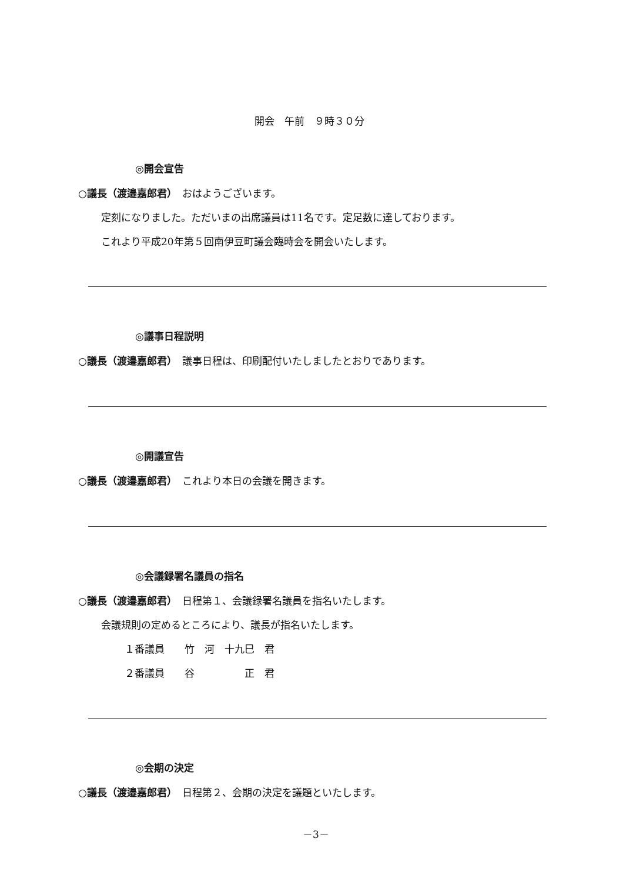開会　午前　９時３０分
◎開会宣告
○議長（渡邉嘉郎君）　おはようございます。
定刻になりました。ただいまの出席議員は11名です。定足数に達しております。
これより平成20年第５回南伊豆町議会臨時会を開会いたします。
◎議事日程説明
○議長（渡邉嘉郎君）　議事日程は、印刷配付いたしましたとおりであります。
◎開議宣告
○議長（渡邉嘉郎君）　これより本日の会議を開きます。
◎会議録署名議員の指名
○議長（渡邉嘉郎君）　日程第１、会議録署名議員を指名いたします。
会議規則の定めるところにより、議長が指名いたします。
１番議員　　竹　河　十九巳　君
２番議員　　谷　　　　　正　君
◎会期の決定
○議長（渡邉嘉郎君）　日程第２、会期の決定を議題といたします。
－3－